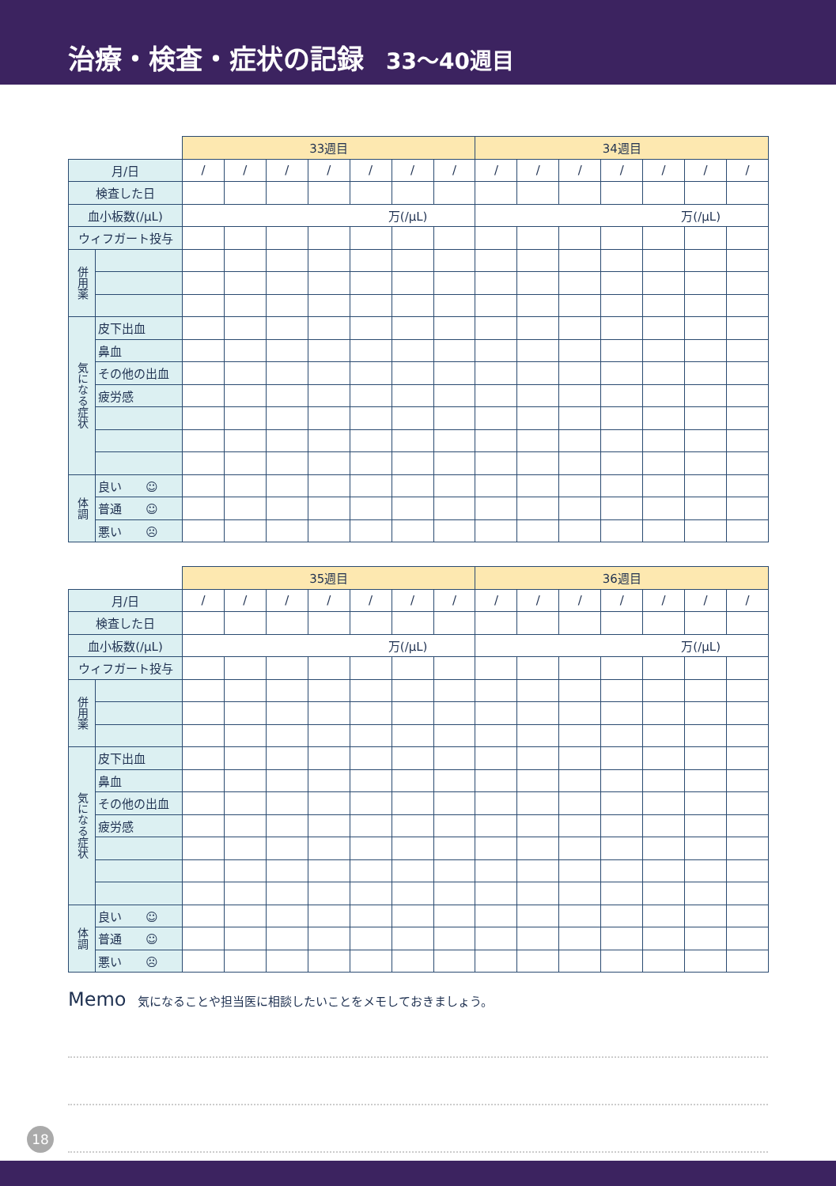治療・検査・症状の記録 33〜40週目
| | | 33週目 | | | | | | | 34週目 | | | | | | |
| 月/日 | | / | / | / | / | / | / | / | / | / | / | / | / | / | / |
| 検査した日 | | | | | | | | | | | | | | | |
| 血小板数(/μL) | | 万(/μL) | | | | | | | 万(/μL) | | | | | | |
| ウィフガート投与 | | | | | | | | | | | | | | | |
| 併用薬 | | | | | | | | | | | | | | | |
| 気になる症状 | 皮下出血 | | | | | | | | | | | | | | |
| | 鼻血 | | | | | | | | | | | | | | |
| | その他の出血 | | | | | | | | | | | | | | |
| | 疲労感 | | | | | | | | | | | | | | |
| 体調 | 良い ☺ | | | | | | | | | | | | | | |
| | 普通 ☺ | | | | | | | | | | | | | | |
| | 悪い ☹ | | | | | | | | | | | | | | |
| | | 35週目 | | | | | | | 36週目 | | | | | | |
| 月/日 | | / | / | / | / | / | / | / | / | / | / | / | / | / | / |
| 検査した日 | | | | | | | | | | | | | | | |
| 血小板数(/μL) | | 万(/μL) | | | | | | | 万(/μL) | | | | | | |
| ウィフガート投与 | | | | | | | | | | | | | | | |
| 併用薬 | | | | | | | | | | | | | | | |
| 気になる症状 | 皮下出血 | | | | | | | | | | | | | | |
| | 鼻血 | | | | | | | | | | | | | | |
| | その他の出血 | | | | | | | | | | | | | | |
| | 疲労感 | | | | | | | | | | | | | | |
| 体調 | 良い ☺ | | | | | | | | | | | | | | |
| | 普通 ☺ | | | | | | | | | | | | | | |
| | 悪い ☹ | | | | | | | | | | | | | | |
Memo 気になることや担当医に相談したいことをメモしておきましょう。
18